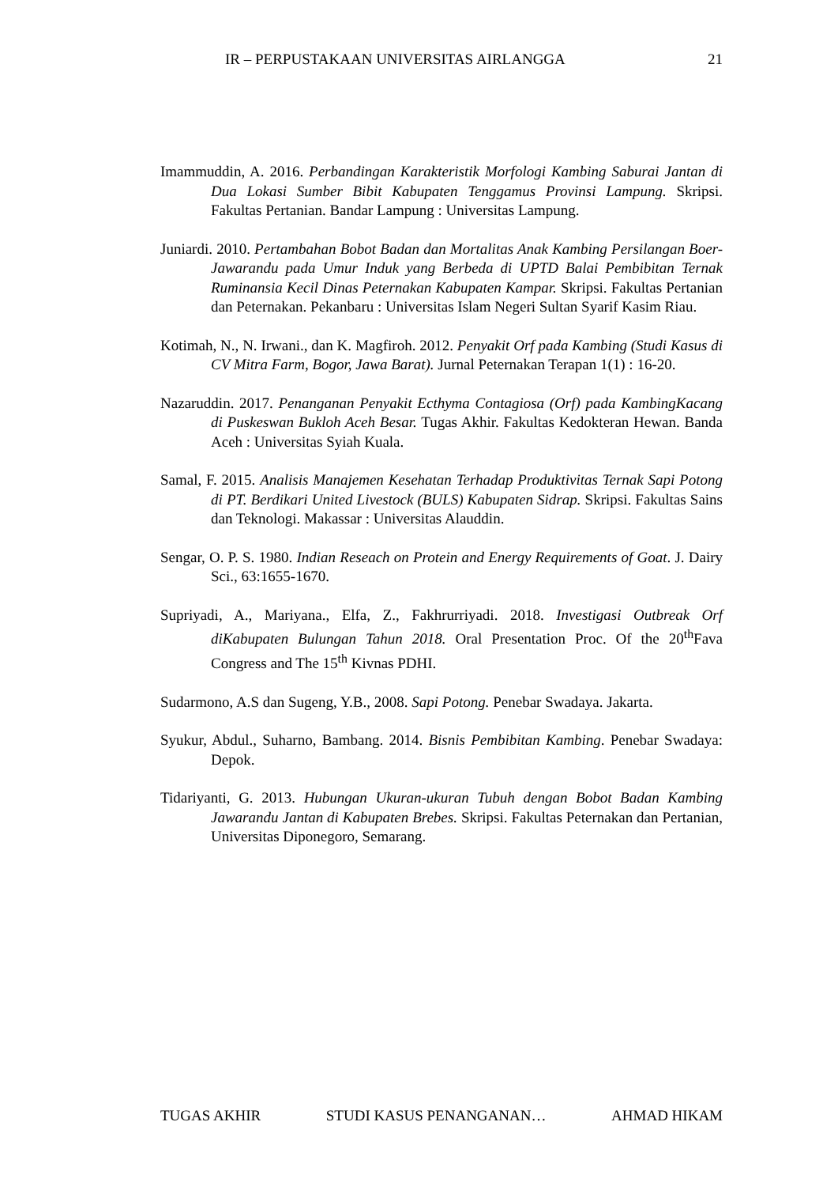IR – PERPUSTAKAAN UNIVERSITAS AIRLANGGA 21
Imammuddin, A. 2016. Perbandingan Karakteristik Morfologi Kambing Saburai Jantan di Dua Lokasi Sumber Bibit Kabupaten Tenggamus Provinsi Lampung. Skripsi. Fakultas Pertanian. Bandar Lampung : Universitas Lampung.
Juniardi. 2010. Pertambahan Bobot Badan dan Mortalitas Anak Kambing Persilangan Boer-Jawarandu pada Umur Induk yang Berbeda di UPTD Balai Pembibitan Ternak Ruminansia Kecil Dinas Peternakan Kabupaten Kampar. Skripsi. Fakultas Pertanian dan Peternakan. Pekanbaru : Universitas Islam Negeri Sultan Syarif Kasim Riau.
Kotimah, N., N. Irwani., dan K. Magfiroh. 2012. Penyakit Orf pada Kambing (Studi Kasus di CV Mitra Farm, Bogor, Jawa Barat). Jurnal Peternakan Terapan 1(1) : 16-20.
Nazaruddin. 2017. Penanganan Penyakit Ecthyma Contagiosa (Orf) pada KambingKacang di Puskeswan Bukloh Aceh Besar. Tugas Akhir. Fakultas Kedokteran Hewan. Banda Aceh : Universitas Syiah Kuala.
Samal, F. 2015. Analisis Manajemen Kesehatan Terhadap Produktivitas Ternak Sapi Potong di PT. Berdikari United Livestock (BULS) Kabupaten Sidrap. Skripsi. Fakultas Sains dan Teknologi. Makassar : Universitas Alauddin.
Sengar, O. P. S. 1980. Indian Reseach on Protein and Energy Requirements of Goat. J. Dairy Sci., 63:1655-1670.
Supriyadi, A., Mariyana., Elfa, Z., Fakhrurriyadi. 2018. Investigasi Outbreak Orf diKabupaten Bulungan Tahun 2018. Oral Presentation Proc. Of the 20<sup>th</sup>Fava Congress and The 15<sup>th</sup> Kivnas PDHI.
Sudarmono, A.S dan Sugeng, Y.B., 2008. Sapi Potong. Penebar Swadaya. Jakarta.
Syukur, Abdul., Suharno, Bambang. 2014. Bisnis Pembibitan Kambing. Penebar Swadaya: Depok.
Tidariyanti, G. 2013. Hubungan Ukuran-ukuran Tubuh dengan Bobot Badan Kambing Jawarandu Jantan di Kabupaten Brebes. Skripsi. Fakultas Peternakan dan Pertanian, Universitas Diponegoro, Semarang.
TUGAS AKHIR STUDI KASUS PENANGANAN… AHMAD HIKAM